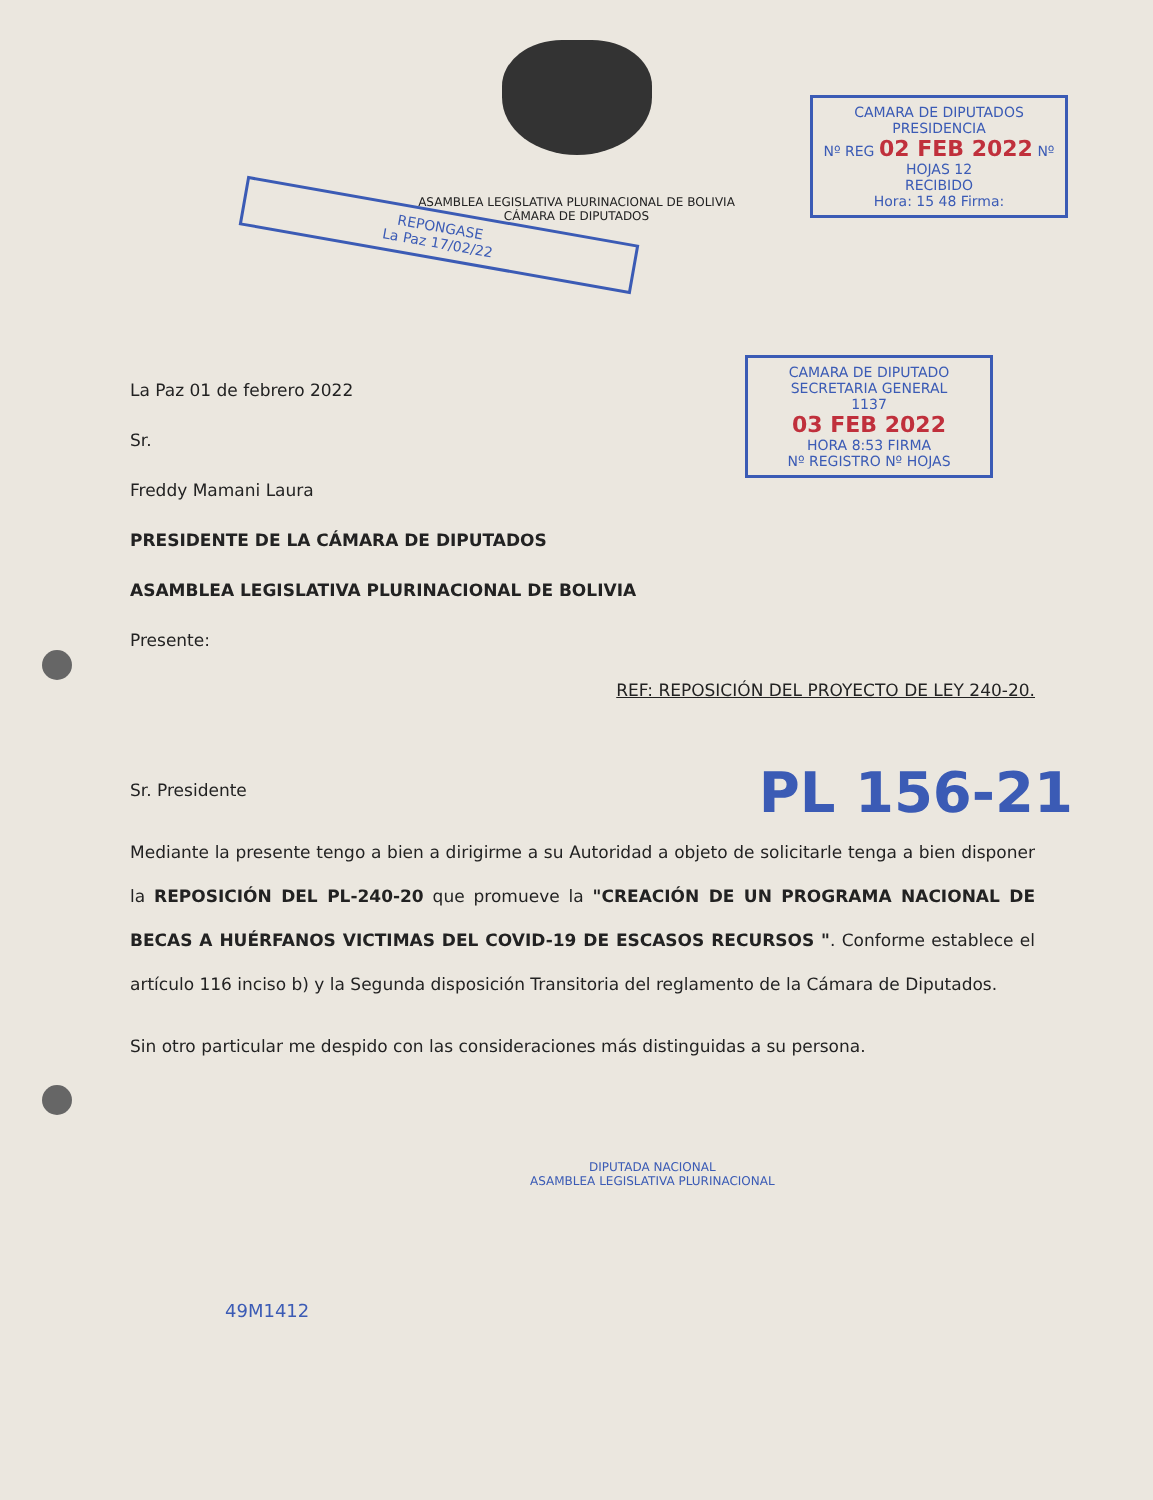ASAMBLEA LEGISLATIVA PLURINACIONAL DE BOLIVIA
CÁMARA DE DIPUTADOS
CAMARA DE DIPUTADOS
PRESIDENCIA
Nº REG 02 FEB 2022 Nº HOJAS 12
RECIBIDO
Hora: 15 48 Firma:
REPONGASE
La Paz 17/02/22
CAMARA DE DIPUTADO
SECRETARIA GENERAL
1137
03 FEB 2022
HORA 8:53 FIRMA
Nº REGISTRO Nº HOJAS
La Paz 01 de febrero 2022
Sr.
Freddy Mamani Laura
PRESIDENTE DE LA CÁMARA DE DIPUTADOS
ASAMBLEA LEGISLATIVA PLURINACIONAL DE BOLIVIA
Presente:
REF: REPOSICIÓN DEL PROYECTO DE LEY 240-20.
Sr. Presidente
Mediante la presente tengo a bien a dirigirme a su Autoridad a objeto de solicitarle tenga a bien disponer la REPOSICIÓN DEL PL-240-20 que promueve la "CREACIÓN DE UN PROGRAMA NACIONAL DE BECAS A HUÉRFANOS VICTIMAS DEL COVID-19 DE ESCASOS RECURSOS ". Conforme establece el artículo 116 inciso b) y la Segunda disposición Transitoria del reglamento de la Cámara de Diputados.
Sin otro particular me despido con las consideraciones más distinguidas a su persona.
PL 156-21
DIPUTADA NACIONAL
ASAMBLEA LEGISLATIVA PLURINACIONAL
49M1412